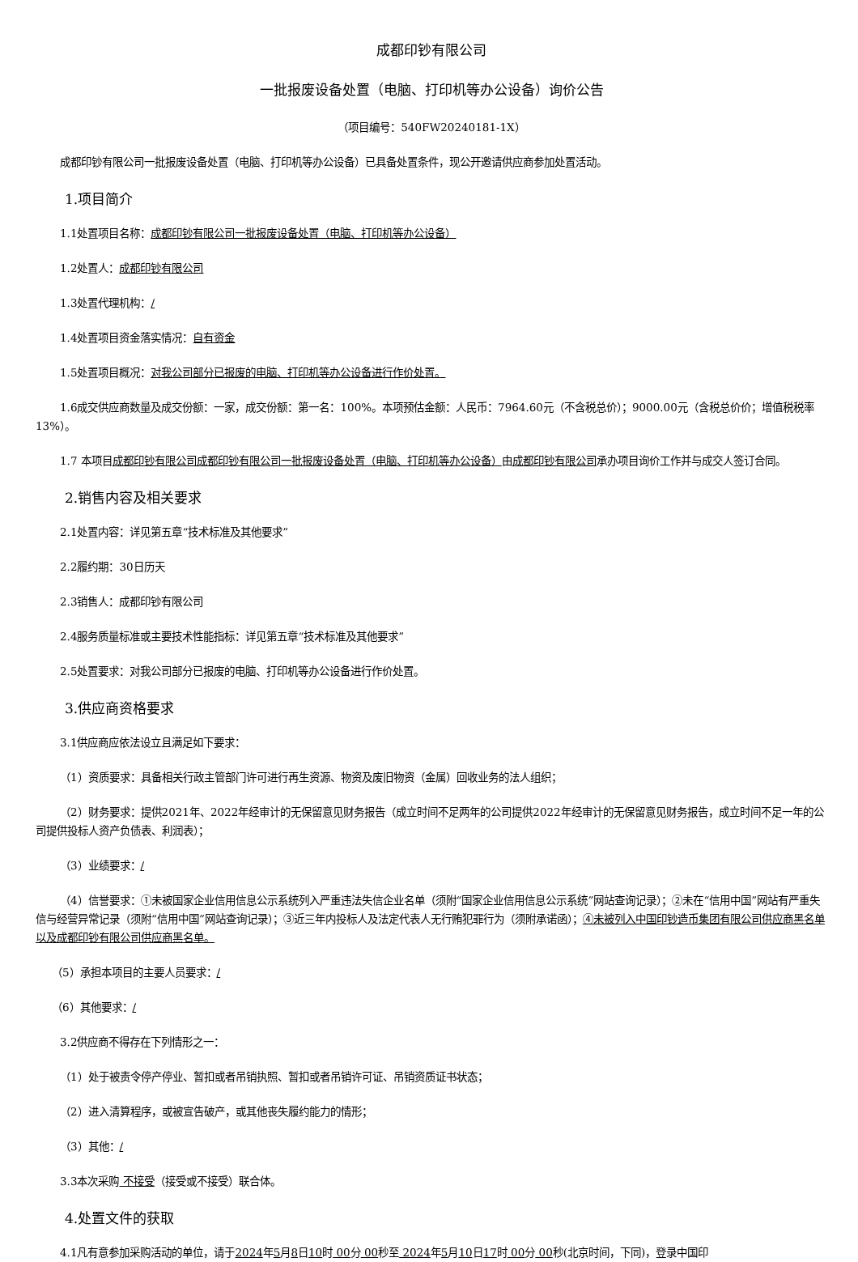成都印钞有限公司
一批报废设备处置（电脑、打印机等办公设备）询价公告
（项目编号：540FW20240181-1X）
成都印钞有限公司一批报废设备处置（电脑、打印机等办公设备）已具备处置条件，现公开邀请供应商参加处置活动。
1.项目简介
1.1处置项目名称：成都印钞有限公司一批报废设备处置（电脑、打印机等办公设备）
1.2处置人：成都印钞有限公司
1.3处置代理机构：/
1.4处置项目资金落实情况：自有资金
1.5处置项目概况：对我公司部分已报废的电脑、打印机等办公设备进行作价处置。
1.6成交供应商数量及成交份额：一家，成交份额：第一名：100%。本项预估金额：人民币：7964.60元（不含税总价）；9000.00元（含税总价价；增值税税率13%）。
1.7 本项目成都印钞有限公司成都印钞有限公司一批报废设备处置（电脑、打印机等办公设备）由成都印钞有限公司承办项目询价工作并与成交人签订合同。
2.销售内容及相关要求
2.1处置内容：详见第五章“技术标准及其他要求”
2.2履约期：30日历天
2.3销售人：成都印钞有限公司
2.4服务质量标准或主要技术性能指标：详见第五章“技术标准及其他要求”
2.5处置要求：对我公司部分已报废的电脑、打印机等办公设备进行作价处置。
3.供应商资格要求
3.1供应商应依法设立且满足如下要求：
（1）资质要求：具备相关行政主管部门许可进行再生资源、物资及废旧物资（金属）回收业务的法人组织；
（2）财务要求：提供2021年、2022年经审计的无保留意见财务报告（成立时间不足两年的公司提供2022年经审计的无保留意见财务报告，成立时间不足一年的公司提供投标人资产负债表、利润表）；
（3）业绩要求：/
（4）信誉要求：①未被国家企业信用信息公示系统列入严重违法失信企业名单（须附“国家企业信用信息公示系统”网站查询记录）；②未在“信用中国”网站有严重失信与经营异常记录（须附“信用中国”网站查询记录）；③近三年内投标人及法定代表人无行贿犯罪行为（须附承诺函）；④未被列入中国印钞造币集团有限公司供应商黑名单以及成都印钞有限公司供应商黑名单。
（5）承担本项目的主要人员要求：/
（6）其他要求：/
3.2供应商不得存在下列情形之一：
（1）处于被责令停产停业、暂扣或者吊销执照、暂扣或者吊销许可证、吊销资质证书状态；
（2）进入清算程序，或被宣告破产，或其他丧失履约能力的情形；
（3）其他：/
3.3本次采购 不接受（接受或不接受）联合体。
4.处置文件的获取
4.1凡有意参加采购活动的单位，请于2024年5月8日10时 00分 00秒至 2024年5月10日17时 00分 00秒(北京时间，下同)，登录中国印